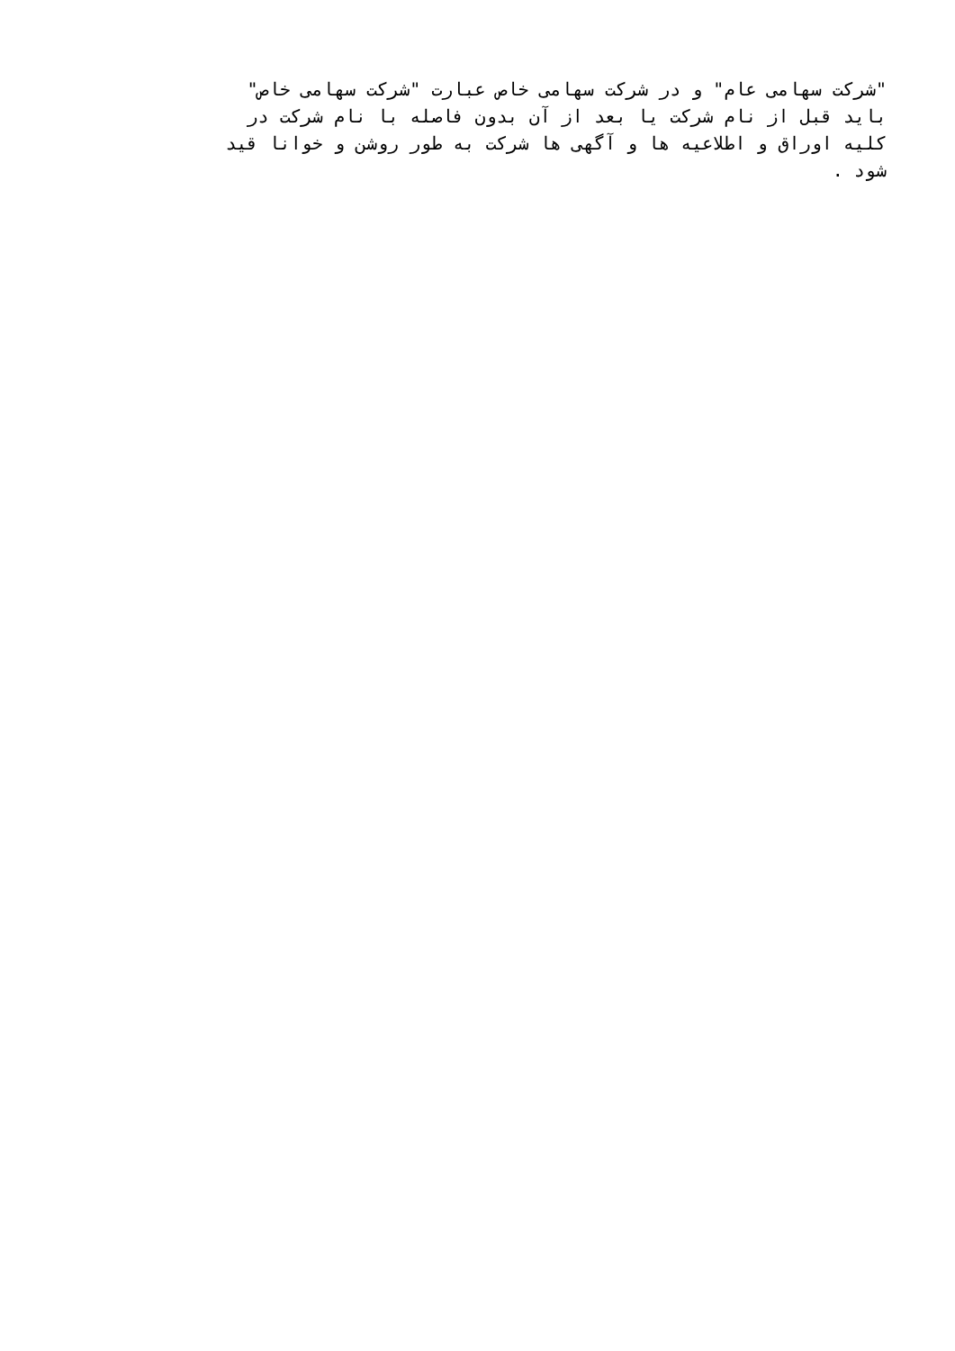"شرکت سهامی عام" و در شرکت سهامی خاص عبارت "شرکت سهامی خاص"
باید قبل از نام شرکت یا بعد از آن بدون فاصله با نام شرکت در
کلیه اوراق و اطلاعیه ها و آگهی ها شرکت به طور روشن و خوانا قید
شود .